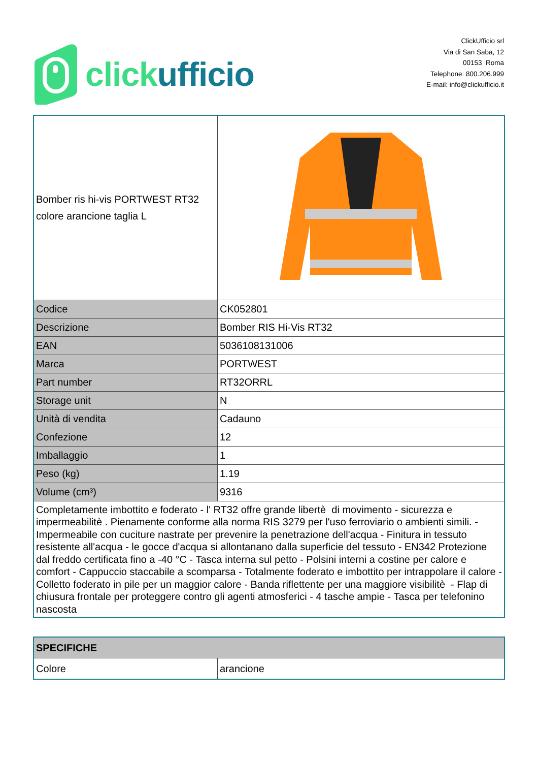click ufficio
ClickUfficio srl
Via di San Saba, 12
00153 Roma
Telephone: 800.206.999
E-mail: info@clickufficio.it
| Bomber ris hi-vis PORTWEST RT32 colore arancione taglia L | |
| Codice | CK052801 |
| Descrizione | Bomber RIS Hi-Vis RT32 |
| EAN | 5036108131006 |
| Marca | PORTWEST |
| Part number | RT32ORRL |
| Storage unit | N |
| Unità di vendita | Cadauno |
| Confezione | 12 |
| Imballaggio | 1 |
| Peso (kg) | 1.19 |
| Volume (cm³) | 9316 |
| Completamente imbottito e foderato - l' RT32 offre grande libertè di movimento - sicurezza e impermeabilitè . Pienamente conforme alla norma RIS 3279 per l'uso ferroviario o ambienti simili. - Impermeabile con cuciture nastrate per prevenire la penetrazione dell'acqua - Finitura in tessuto resistente all'acqua - le gocce d'acqua si allontanano dalla superficie del tessuto - EN342 Protezione dal freddo certificata fino a -40 °C - Tasca interna sul petto - Polsini interni a costine per calore e comfort - Cappuccio staccabile a scomparsa - Totalmente foderato e imbottito per intrappolare il calore - Colletto foderato in pile per un maggior calore - Banda riflettente per una maggiore visibilitè - Flap di chiusura frontale per proteggere contro gli agenti atmosferici - 4 tasche ampie - Tasca per telefonino nascosta | |
| SPECIFICHE | |
| Colore | arancione |